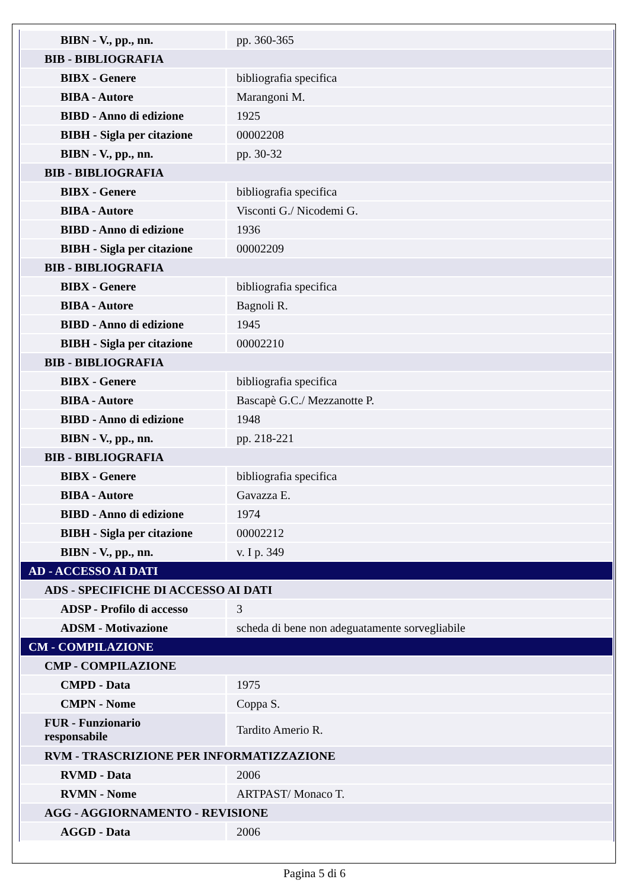| BIBN - V., pp., nn. | pp. 360-365 |
| BIB - BIBLIOGRAFIA | |
| BIBX - Genere | bibliografia specifica |
| BIBA - Autore | Marangoni M. |
| BIBD - Anno di edizione | 1925 |
| BIBH - Sigla per citazione | 00002208 |
| BIBN - V., pp., nn. | pp. 30-32 |
| BIB - BIBLIOGRAFIA | |
| BIBX - Genere | bibliografia specifica |
| BIBA - Autore | Visconti G./ Nicodemi G. |
| BIBD - Anno di edizione | 1936 |
| BIBH - Sigla per citazione | 00002209 |
| BIB - BIBLIOGRAFIA | |
| BIBX - Genere | bibliografia specifica |
| BIBA - Autore | Bagnoli R. |
| BIBD - Anno di edizione | 1945 |
| BIBH - Sigla per citazione | 00002210 |
| BIB - BIBLIOGRAFIA | |
| BIBX - Genere | bibliografia specifica |
| BIBA - Autore | Bascapè G.C./ Mezzanotte P. |
| BIBD - Anno di edizione | 1948 |
| BIBN - V., pp., nn. | pp. 218-221 |
| BIB - BIBLIOGRAFIA | |
| BIBX - Genere | bibliografia specifica |
| BIBA - Autore | Gavazza E. |
| BIBD - Anno di edizione | 1974 |
| BIBH - Sigla per citazione | 00002212 |
| BIBN - V., pp., nn. | v. I p. 349 |
| AD - ACCESSO AI DATI | |
| ADS - SPECIFICHE DI ACCESSO AI DATI | |
| ADSP - Profilo di accesso | 3 |
| ADSM - Motivazione | scheda di bene non adeguatamente sorvegliabile |
| CM - COMPILAZIONE | |
| CMP - COMPILAZIONE | |
| CMPD - Data | 1975 |
| CMPN - Nome | Coppa S. |
| FUR - Funzionario responsabile | Tardito Amerio R. |
| RVM - TRASCRIZIONE PER INFORMATIZZAZIONE | |
| RVMD - Data | 2006 |
| RVMN - Nome | ARTPAST/ Monaco T. |
| AGG - AGGIORNAMENTO - REVISIONE | |
| AGGD - Data | 2006 |
Pagina 5 di 6